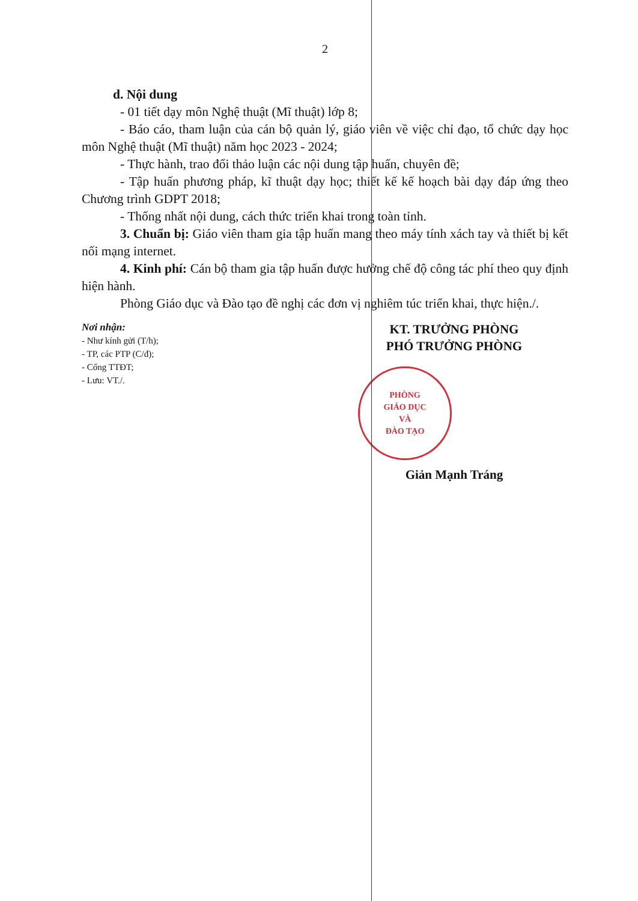2
d. Nội dung
- 01 tiết dạy môn Nghệ thuật (Mĩ thuật) lớp 8;
- Báo cáo, tham luận của cán bộ quản lý, giáo viên về việc chỉ đạo, tổ chức dạy học môn Nghệ thuật (Mĩ thuật) năm học 2023 - 2024;
- Thực hành, trao đổi thảo luận các nội dung tập huấn, chuyên đề;
- Tập huấn phương pháp, kĩ thuật dạy học; thiết kế kế hoạch bài dạy đáp ứng theo Chương trình GDPT 2018;
- Thống nhất nội dung, cách thức triển khai trong toàn tỉnh.
3. Chuẩn bị: Giáo viên tham gia tập huấn mang theo máy tính xách tay và thiết bị kết nối mạng internet.
4. Kinh phí: Cán bộ tham gia tập huấn được hưởng chế độ công tác phí theo quy định hiện hành.
Phòng Giáo dục và Đào tạo đề nghị các đơn vị nghiêm túc triển khai, thực hiện./.
Nơi nhận:
- Như kính gửi (T/h);
- TP, các PTP (C/đ);
- Cổng TTĐT;
- Lưu: VT./.
KT. TRƯỞNG PHÒNG
PHÓ TRƯỞNG PHÒNG
PHÒNG
GIÁO DỤC
VÀ
ĐÀO TẠO
Giản Mạnh Tráng